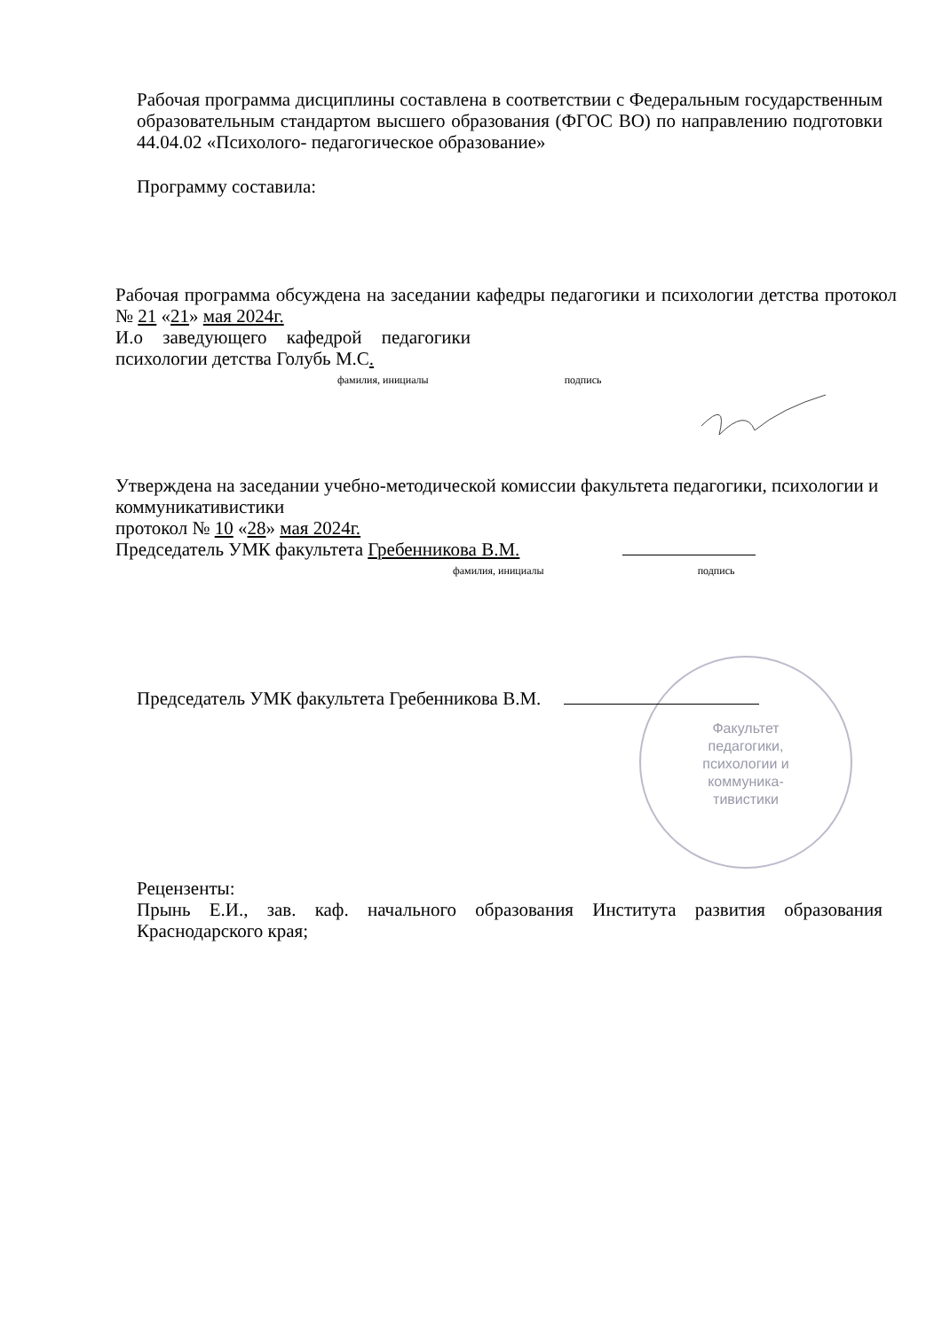Рабочая программа дисциплины составлена в соответствии с Федеральным государственным образовательным стандартом высшего образования (ФГОС ВО) по направлению подготовки 44.04.02 «Психолого- педагогическое образование»
Программу составила:
Рабочая программа обсуждена на заседании кафедры педагогики и психологии детства протокол № 21 «21» мая 2024г.
И.о заведующего кафедрой педагогики психологии детства Голубь М.С.
фамилия, инициалы подпись
Утверждена на заседании учебно-методической комиссии факультета педагогики, психологии и коммуникативистики
протокол № 10 «28» мая 2024г.
Председатель УМК факультета Гребенникова В.М.
фамилия, инициалы подпись
Председатель УМК факультета Гребенникова В.М.
Факультет
педагогики,
психологии и
коммуника-
тивистики
Рецензенты:
Прынь Е.И., зав. каф. начального образования Института развития образования Краснодарского края;